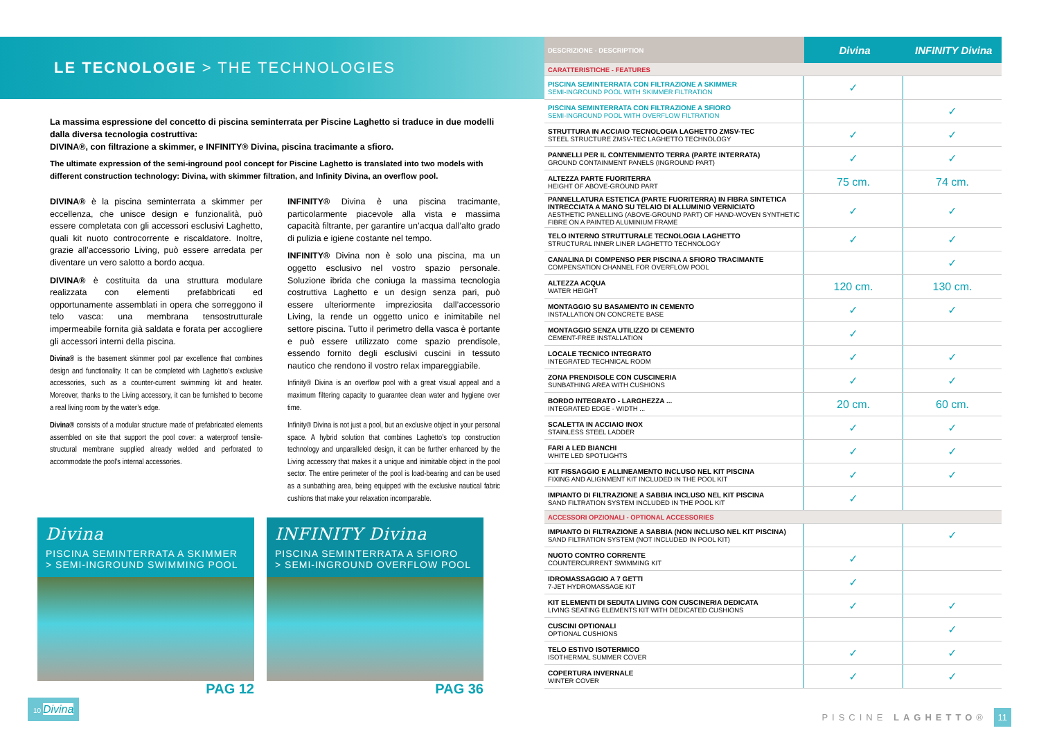LE TECNOLOGIE > THE TECHNOLOGIES
La massima espressione del concetto di piscina seminterrata per Piscine Laghetto si traduce in due modelli dalla diversa tecnologia costruttiva:
DIVINA®, con filtrazione a skimmer, e INFINITY® Divina, piscina tracimante a sfioro.
The ultimate expression of the semi-inground pool concept for Piscine Laghetto is translated into two models with different construction technology: Divina, with skimmer filtration, and Infinity Divina, an overflow pool.
DIVINA® è la piscina seminterrata a skimmer per eccellenza, che unisce design e funzionalità, può essere completata con gli accessori esclusivi Laghetto, quali kit nuoto controcorrente e riscaldatore. Inoltre, grazie all’accessorio Living, può essere arredata per diventare un vero salotto a bordo acqua.
DIVINA® è costituita da una struttura modulare realizzata con elementi prefabbricati ed opportunamente assemblati in opera che sorreggono il telo vasca: una membrana tensostrutturale impermeabile fornita già saldata e forata per accogliere gli accessori interni della piscina.
Divina® is the basement skimmer pool par excellence that combines design and functionality. It can be completed with Laghetto’s exclusive accessories, such as a counter-current swimming kit and heater. Moreover, thanks to the Living accessory, it can be furnished to become a real living room by the water’s edge.
Divina® consists of a modular structure made of prefabricated elements assembled on site that support the pool cover: a waterproof tensile-structural membrane supplied already welded and perforated to accommodate the pool’s internal accessories.
INFINITY® Divina è una piscina tracimante, particolarmente piacevole alla vista e massima capacità filtrante, per garantire un’acqua dall’alto grado di pulizia e igiene costante nel tempo.
INFINITY® Divina non è solo una piscina, ma un oggetto esclusivo nel vostro spazio personale. Soluzione ibrida che coniuga la massima tecnologia costruttiva Laghetto e un design senza pari, può essere ulteriormente impreziosita dall’accessorio Living, la rende un oggetto unico e inimitabile nel settore piscina. Tutto il perimetro della vasca è portante e può essere utilizzato come spazio prendisole, essendo fornito degli esclusivi cuscini in tessuto nautico che rendono il vostro relax impareggiabile.
Infinity® Divina is an overflow pool with a great visual appeal and a maximum filtering capacity to guarantee clean water and hygiene over time.
Infinity® Divina is not just a pool, but an exclusive object in your personal space. A hybrid solution that combines Laghetto’s top construction technology and unparalleled design, it can be further enhanced by the Living accessory that makes it a unique and inimitable object in the pool sector. The entire perimeter of the pool is load-bearing and can be used as a sunbathing area, being equipped with the exclusive nautical fabric cushions that make your relaxation incomparable.
Divina
PISCINA SEMINTERRATA A SKIMMER
> SEMI-INGROUND SWIMMING POOL
PAG 12
INFINITY Divina
PISCINA SEMINTERRATA A SFIORO
> SEMI-INGROUND OVERFLOW POOL
PAG 36
10 Divina
| DESCRIZIONE - DESCRIPTION | Divina | INFINITY Divina |
| --- | --- | --- |
| CARATTERISTICHE - FEATURES | | |
| PISCINA SEMINTERRATA CON FILTRAZIONE A SKIMMER SEMI-INGROUND POOL WITH SKIMMER FILTRATION | ✓ | |
| PISCINA SEMINTERRATA CON FILTRAZIONE A SFIORO SEMI-INGROUND POOL WITH OVERFLOW FILTRATION | | ✓ |
| STRUTTURA IN ACCIAIO TECNOLOGIA LAGHETTO ZMSV-TEC STEEL STRUCTURE ZMSV-TEC LAGHETTO TECHNOLOGY | ✓ | ✓ |
| PANNELLI PER IL CONTENIMENTO TERRA (PARTE INTERRATA) GROUND CONTAINMENT PANELS (INGROUND PART) | ✓ | ✓ |
| ALTEZZA PARTE FUORITERRA HEIGHT OF ABOVE-GROUND PART | 75 cm. | 74 cm. |
| PANNELLATURA ESTETICA (PARTE FUORITERRA) IN FIBRA SINTETICA INTRECCIATA A MANO SU TELAIO DI ALLUMINIO VERNICIATO AESTHETIC PANELLING (ABOVE-GROUND PART) OF HAND-WOVEN SYNTHETIC FIBRE ON A PAINTED ALUMINIUM FRAME | ✓ | ✓ |
| TELO INTERNO STRUTTURALE TECNOLOGIA LAGHETTO STRUCTURAL INNER LINER LAGHETTO TECHNOLOGY | ✓ | ✓ |
| CANALINA DI COMPENSO PER PISCINA A SFIORO TRACIMANTE COMPENSATION CHANNEL FOR OVERFLOW POOL | | ✓ |
| ALTEZZA ACQUA WATER HEIGHT | 120 cm. | 130 cm. |
| MONTAGGIO SU BASAMENTO IN CEMENTO INSTALLATION ON CONCRETE BASE | ✓ | ✓ |
| MONTAGGIO SENZA UTILIZZO DI CEMENTO CEMENT-FREE INSTALLATION | ✓ | |
| LOCALE TECNICO INTEGRATO INTEGRATED TECHNICAL ROOM | ✓ | ✓ |
| ZONA PRENDISOLE CON CUSCINERIA SUNBATHING AREA WITH CUSHIONS | ✓ | ✓ |
| BORDO INTEGRATO - LARGHEZZA ... INTEGRATED EDGE - WIDTH ... | 20 cm. | 60 cm. |
| SCALETTA IN ACCIAIO INOX STAINLESS STEEL LADDER | ✓ | ✓ |
| FARI A LED BIANCHI WHITE LED SPOTLIGHTS | ✓ | ✓ |
| KIT FISSAGGIO E ALLINEAMENTO INCLUSO NEL KIT PISCINA FIXING AND ALIGNMENT KIT INCLUDED IN THE POOL KIT | ✓ | ✓ |
| IMPIANTO DI FILTRAZIONE A SABBIA INCLUSO NEL KIT PISCINA SAND FILTRATION SYSTEM INCLUDED IN THE POOL KIT | ✓ | |
| ACCESSORI OPZIONALI - OPTIONAL ACCESSORIES | | |
| IMPIANTO DI FILTRAZIONE A SABBIA (NON INCLUSO NEL KIT PISCINA) SAND FILTRATION SYSTEM (NOT INCLUDED IN POOL KIT) | | ✓ |
| NUOTO CONTRO CORRENTE COUNTERCURRENT SWIMMING KIT | ✓ | |
| IDROMASSAGGIO A 7 GETTI 7-JET HYDROMASSAGE KIT | ✓ | |
| KIT ELEMENTI DI SEDUTA LIVING CON CUSCINERIA DEDICATA LIVING SEATING ELEMENTS KIT WITH DEDICATED CUSHIONS | ✓ | ✓ |
| CUSCINI OPTIONALI OPTIONAL CUSHIONS | | ✓ |
| TELO ESTIVO ISOTERMICO ISOTHERMAL SUMMER COVER | ✓ | ✓ |
| COPERTURA INVERNALE WINTER COVER | ✓ | ✓ |
PISCINE LAGHETTO® 11